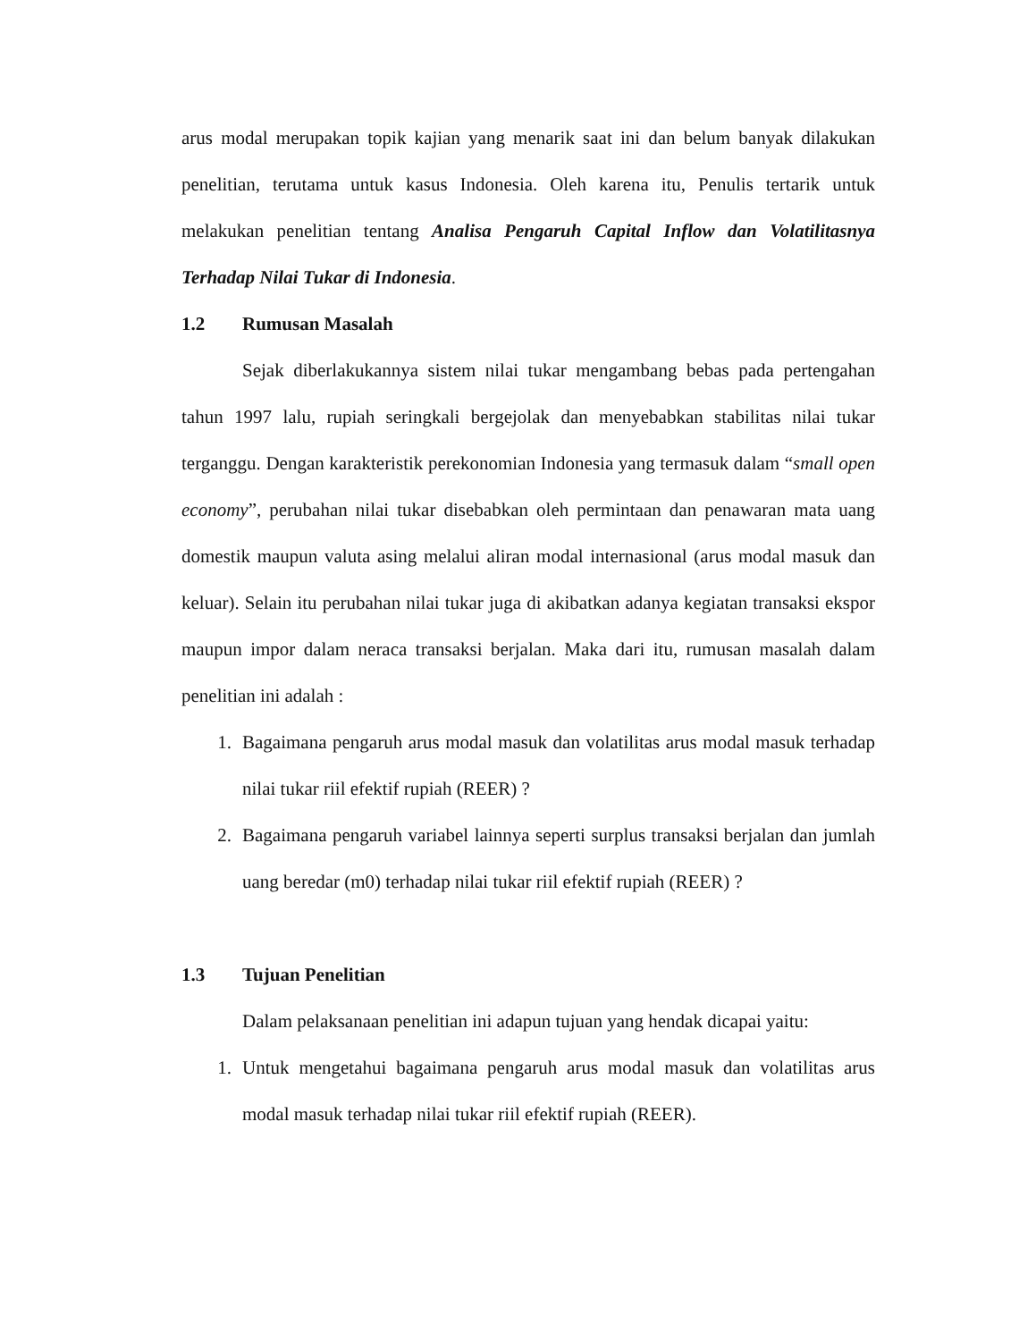arus modal merupakan topik kajian yang menarik saat ini dan belum banyak dilakukan penelitian, terutama untuk kasus Indonesia. Oleh karena itu, Penulis tertarik untuk melakukan penelitian tentang Analisa Pengaruh Capital Inflow dan Volatilitasnya Terhadap Nilai Tukar di Indonesia.
1.2 Rumusan Masalah
Sejak diberlakukannya sistem nilai tukar mengambang bebas pada pertengahan tahun 1997 lalu, rupiah seringkali bergejolak dan menyebabkan stabilitas nilai tukar terganggu. Dengan karakteristik perekonomian Indonesia yang termasuk dalam “small open economy”, perubahan nilai tukar disebabkan oleh permintaan dan penawaran mata uang domestik maupun valuta asing melalui aliran modal internasional (arus modal masuk dan keluar). Selain itu perubahan nilai tukar juga di akibatkan adanya kegiatan transaksi ekspor maupun impor dalam neraca transaksi berjalan. Maka dari itu, rumusan masalah dalam penelitian ini adalah :
1. Bagaimana pengaruh arus modal masuk dan volatilitas arus modal masuk terhadap nilai tukar riil efektif rupiah (REER) ?
2. Bagaimana pengaruh variabel lainnya seperti surplus transaksi berjalan dan jumlah uang beredar (m0) terhadap nilai tukar riil efektif rupiah (REER) ?
1.3 Tujuan Penelitian
Dalam pelaksanaan penelitian ini adapun tujuan yang hendak dicapai yaitu:
1. Untuk mengetahui bagaimana pengaruh arus modal masuk dan volatilitas arus modal masuk terhadap nilai tukar riil efektif rupiah (REER).